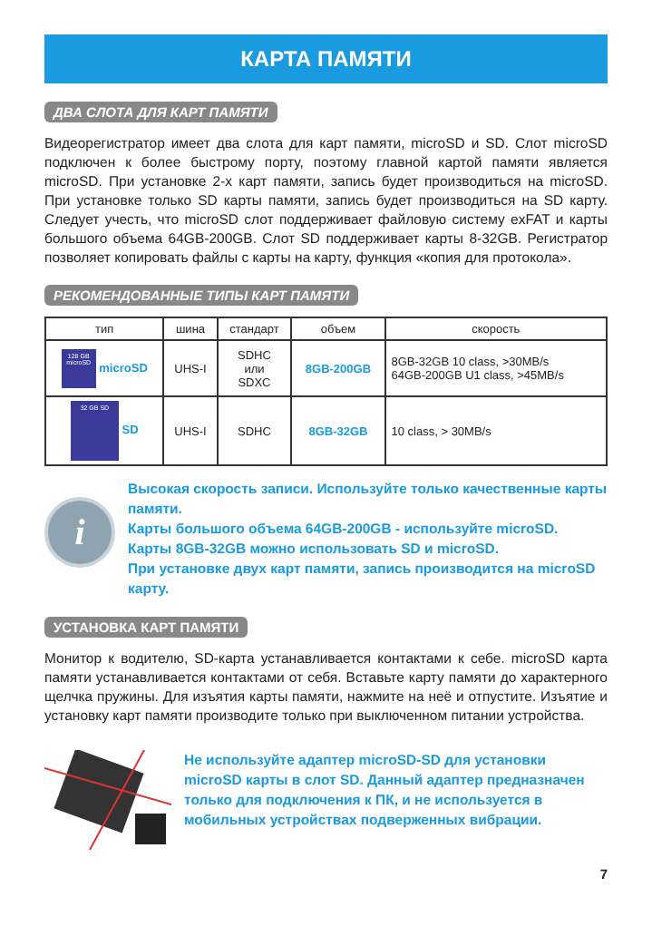КАРТА ПАМЯТИ
ДВА СЛОТА ДЛЯ КАРТ ПАМЯТИ
Видеорегистратор имеет два слота для карт памяти, microSD и SD. Слот microSD подключен к более быстрому порту, поэтому главной картой памяти является microSD. При установке 2-х карт памяти, запись будет производиться на microSD. При установке только SD карты памяти, запись будет производиться на SD карту. Следует учесть, что microSD слот поддерживает файловую систему exFAT и карты большого объема 64GB-200GB. Слот SD поддерживает карты 8-32GB. Регистратор позволяет копировать файлы с карты на карту, функция «копия для протокола».
РЕКОМЕНДОВАННЫЕ ТИПЫ КАРТ ПАМЯТИ
| тип | шина | стандарт | объем | скорость |
| --- | --- | --- | --- | --- |
| 128 GB microSD microSD | UHS-I | SDHC или SDXC | 8GB-200GB | 8GB-32GB 10 class, >30MB/s 64GB-200GB U1 class, >45MB/s |
| 32 GB SD SD | UHS-I | SDHC | 8GB-32GB | 10 class, > 30MB/s |
i
Высокая скорость записи. Используйте только качественные карты памяти.
Карты большого объема 64GB-200GB - используйте microSD.
Карты 8GB-32GB можно использовать SD и microSD.
При установке двух карт памяти, запись производится на microSD карту.
УСТАНОВКА КАРТ ПАМЯТИ
Монитор к водителю, SD-карта устанавливается контактами к себе. microSD карта памяти устанавливается контактами от себя. Вставьте карту памяти до характерного щелчка пружины. Для изъятия карты памяти, нажмите на неё и отпустите. Изъятие и установку карт памяти производите только при выключенном питании устройства.
Не используйте адаптер microSD-SD для установки microSD карты в слот SD. Данный адаптер предназначен только для подключения к ПК, и не используется в мобильных устройствах подверженных вибрации.
7